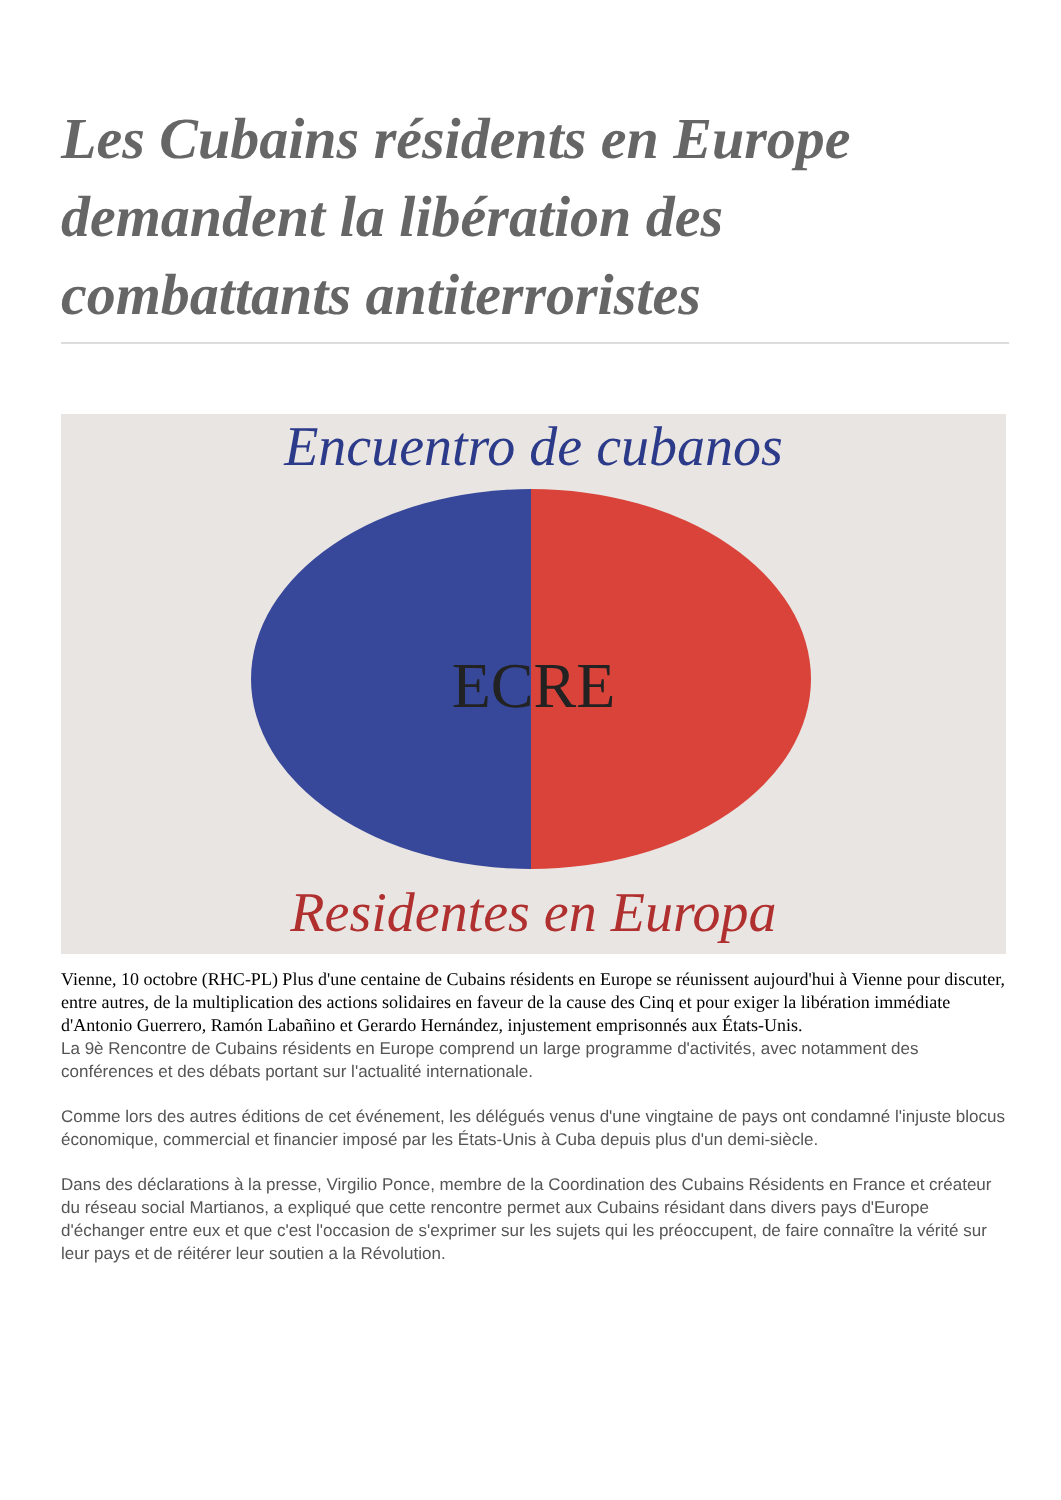Les Cubains résidents en Europe demandent la libération des combattants antiterroristes
Encuentro de cubanos
ECRE
Residentes en Europa
Vienne, 10 octobre (RHC-PL) Plus d'une centaine de Cubains résidents en Europe se réunissent aujourd'hui à Vienne pour discuter, entre autres, de la multiplication des actions solidaires en faveur de la cause des Cinq et pour exiger la libération immédiate d'Antonio Guerrero, Ramón Labañino et Gerardo Hernández, injustement emprisonnés aux États-Unis.
La 9è Rencontre de Cubains résidents en Europe comprend un large programme d'activités, avec notamment des conférences et des débats portant sur l'actualité internationale.
Comme lors des autres éditions de cet événement, les délégués venus d'une vingtaine de pays ont condamné l'injuste blocus économique, commercial et financier imposé par les États-Unis à Cuba depuis plus d'un demi-siècle.
Dans des déclarations à la presse, Virgilio Ponce, membre de la Coordination des Cubains Résidents en France et créateur du réseau social Martianos, a expliqué que cette rencontre permet aux Cubains résidant dans divers pays d'Europe d'échanger entre eux et que c'est l'occasion de s'exprimer sur les sujets qui les préoccupent, de faire connaître la vérité sur leur pays et de réitérer leur soutien a la Révolution.